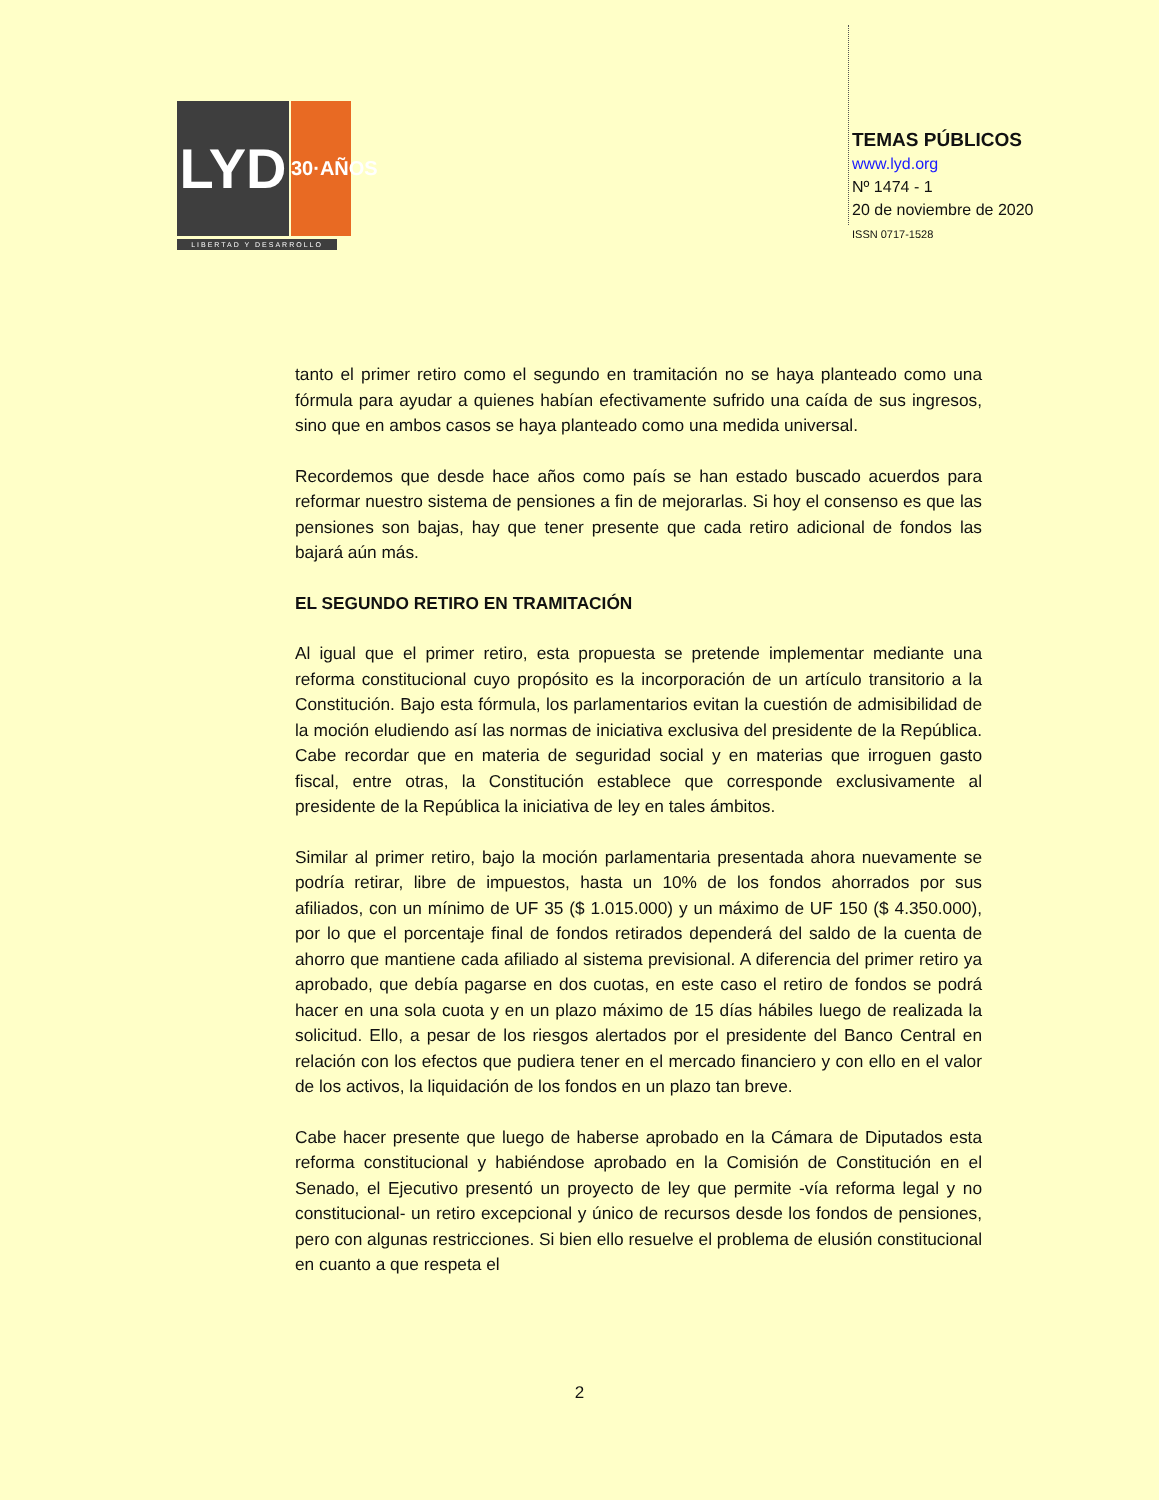LYD
30·AÑOS
LIBERTAD Y DESARROLLO
TEMAS PÚBLICOS
www.lyd.org
Nº 1474 - 1
20 de noviembre de 2020
ISSN 0717-1528
tanto el primer retiro como el segundo en tramitación no se haya planteado como una fórmula para ayudar a quienes habían efectivamente sufrido una caída de sus ingresos, sino que en ambos casos se haya planteado como una medida universal.
Recordemos que desde hace años como país se han estado buscado acuerdos para reformar nuestro sistema de pensiones a fin de mejorarlas. Si hoy el consenso es que las pensiones son bajas, hay que tener presente que cada retiro adicional de fondos las bajará aún más.
EL SEGUNDO RETIRO EN TRAMITACIÓN
Al igual que el primer retiro, esta propuesta se pretende implementar mediante una reforma constitucional cuyo propósito es la incorporación de un artículo transitorio a la Constitución. Bajo esta fórmula, los parlamentarios evitan la cuestión de admisibilidad de la moción eludiendo así las normas de iniciativa exclusiva del presidente de la República. Cabe recordar que en materia de seguridad social y en materias que irroguen gasto fiscal, entre otras, la Constitución establece que corresponde exclusivamente al presidente de la República la iniciativa de ley en tales ámbitos.
Similar al primer retiro, bajo la moción parlamentaria presentada ahora nuevamente se podría retirar, libre de impuestos, hasta un 10% de los fondos ahorrados por sus afiliados, con un mínimo de UF 35 ($ 1.015.000) y un máximo de UF 150 ($ 4.350.000), por lo que el porcentaje final de fondos retirados dependerá del saldo de la cuenta de ahorro que mantiene cada afiliado al sistema previsional. A diferencia del primer retiro ya aprobado, que debía pagarse en dos cuotas, en este caso el retiro de fondos se podrá hacer en una sola cuota y en un plazo máximo de 15 días hábiles luego de realizada la solicitud. Ello, a pesar de los riesgos alertados por el presidente del Banco Central en relación con los efectos que pudiera tener en el mercado financiero y con ello en el valor de los activos, la liquidación de los fondos en un plazo tan breve.
Cabe hacer presente que luego de haberse aprobado en la Cámara de Diputados esta reforma constitucional y habiéndose aprobado en la Comisión de Constitución en el Senado, el Ejecutivo presentó un proyecto de ley que permite -vía reforma legal y no constitucional- un retiro excepcional y único de recursos desde los fondos de pensiones, pero con algunas restricciones. Si bien ello resuelve el problema de elusión constitucional en cuanto a que respeta el
2